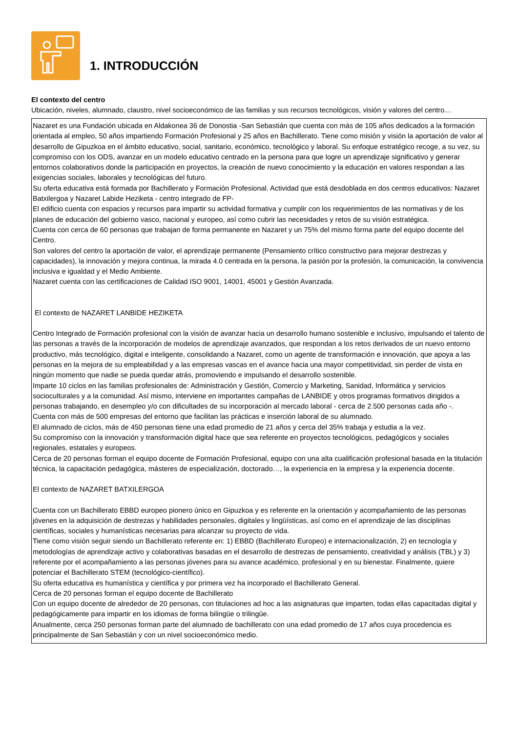1. INTRODUCCIÓN
El contexto del centro
Ubicación, niveles, alumnado, claustro, nivel socioeconómico de las familias y sus recursos tecnológicos, visión y valores del centro…
Nazaret es una Fundación ubicada en Aldakonea 36 de Donostia -San Sebastián que cuenta con más de 105 años dedicados a la formación orientada al empleo, 50 años impartiendo Formación Profesional y 25 años en Bachillerato. Tiene como misión y visión la aportación de valor al desarrollo de Gipuzkoa en el ámbito educativo, social, sanitario, económico, tecnológico y laboral. Su enfoque estratégico recoge, a su vez, su compromiso con los ODS, avanzar en un modelo educativo centrado en la persona para que logre un aprendizaje significativo y generar entornos colaborativos donde la participación en proyectos, la creación de nuevo conocimiento y la educación en valores respondan a las exigencias sociales, laborales y tecnológicas del futuro.
Su oferta educativa está formada por Bachillerato y Formación Profesional. Actividad que está desdoblada en dos centros educativos: Nazaret Batxilergoa y Nazaret Labide Heziketa - centro integrado de FP-
El edificio cuenta con espacios y recursos para impartir su actividad formativa y cumplir con los requerimientos de las normativas y de los planes de educación del gobierno vasco, nacional y europeo, así como cubrir las necesidades y retos de su visión estratégica.
Cuenta con cerca de 60 personas que trabajan de forma permanente en Nazaret y un 75% del mismo forma parte del equipo docente del Centro.
Son valores del centro la aportación de valor, el aprendizaje permanente (Pensamiento crítico constructivo para mejorar destrezas y capacidades), la innovación y mejora continua, la mirada 4.0 centrada en la persona, la pasión por la profesión, la comunicación, la convivencia inclusiva e igualdad y el Medio Ambiente.
Nazaret cuenta con las certificaciones de Calidad ISO 9001, 14001, 45001 y Gestión Avanzada.
El contexto de NAZARET LANBIDE HEZIKETA
Centro Integrado de Formación profesional con la visión de avanzar hacia un desarrollo humano sostenible e inclusivo, impulsando el talento de las personas a través de la incorporación de modelos de aprendizaje avanzados, que respondan a los retos derivados de un nuevo entorno productivo, más tecnológico, digital e inteligente, consolidando a Nazaret, como un agente de transformación e innovación, que apoya a las personas en la mejora de su empleabilidad y a las empresas vascas en el avance hacia una mayor competitividad, sin perder de vista en ningún momento que nadie se pueda quedar atrás, promoviendo e impulsando el desarrollo sostenible.
Imparte 10 ciclos en las familias profesionales de: Administración y Gestión, Comercio y Marketing, Sanidad, Informática y servicios socioculturales y a la comunidad. Así mismo, interviene en importantes campañas de LANBIDE y otros programas formativos dirigidos a personas trabajando, en desempleo y/o con dificultades de su incorporación al mercado laboral - cerca de 2.500 personas cada año -.
Cuenta con más de 500 empresas del entorno que facilitan las prácticas e inserción laboral de su alumnado.
El alumnado de ciclos, más de 450 personas tiene una edad promedio de 21 años y cerca del 35% trabaja y estudia a la vez.
Su compromiso con la innovación y transformación digital hace que sea referente en proyectos tecnológicos, pedagógicos y sociales regionales, estatales y europeos.
Cerca de 20 personas forman el equipo docente de Formación Profesional, equipo con una alta cualificación profesional basada en la titulación técnica, la capacitación pedagógica, másteres de especialización, doctorado…, la experiencia en la empresa y la experiencia docente.
El contexto de NAZARET BATXILERGOA
Cuenta con un Bachillerato EBBD europeo pionero único en Gipuzkoa y es referente en la orientación y acompañamiento de las personas jóvenes en la adquisición de destrezas y habilidades personales, digitales y lingüísticas, así como en el aprendizaje de las disciplinas científicas, sociales y humanísticas necesarias para alcanzar su proyecto de vida.
Tiene como visión seguir siendo un Bachillerato referente en: 1) EBBD (Bachillerato Europeo) e internacionalización, 2) en tecnología y metodologías de aprendizaje activo y colaborativas basadas en el desarrollo de destrezas de pensamiento, creatividad y análisis (TBL) y 3) referente por el acompañamiento a las personas jóvenes para su avance académico, profesional y en su bienestar. Finalmente, quiere potenciar el Bachillerato STEM (tecnológico-científico).
Su oferta educativa es humanística y científica y por primera vez ha incorporado el Bachillerato General.
Cerca de 20 personas forman el equipo docente de Bachillerato
Con un equipo docente de alrededor de 20 personas, con titulaciones ad hoc a las asignaturas que imparten, todas ellas capacitadas digital y pedagógicamente para impartir en los idiomas de forma bilingüe o trilingüe.
Anualmente, cerca 250 personas forman parte del alumnado de bachillerato con una edad promedio de 17 años cuya procedencia es principalmente de San Sebastián y con un nivel socioeconómico medio.